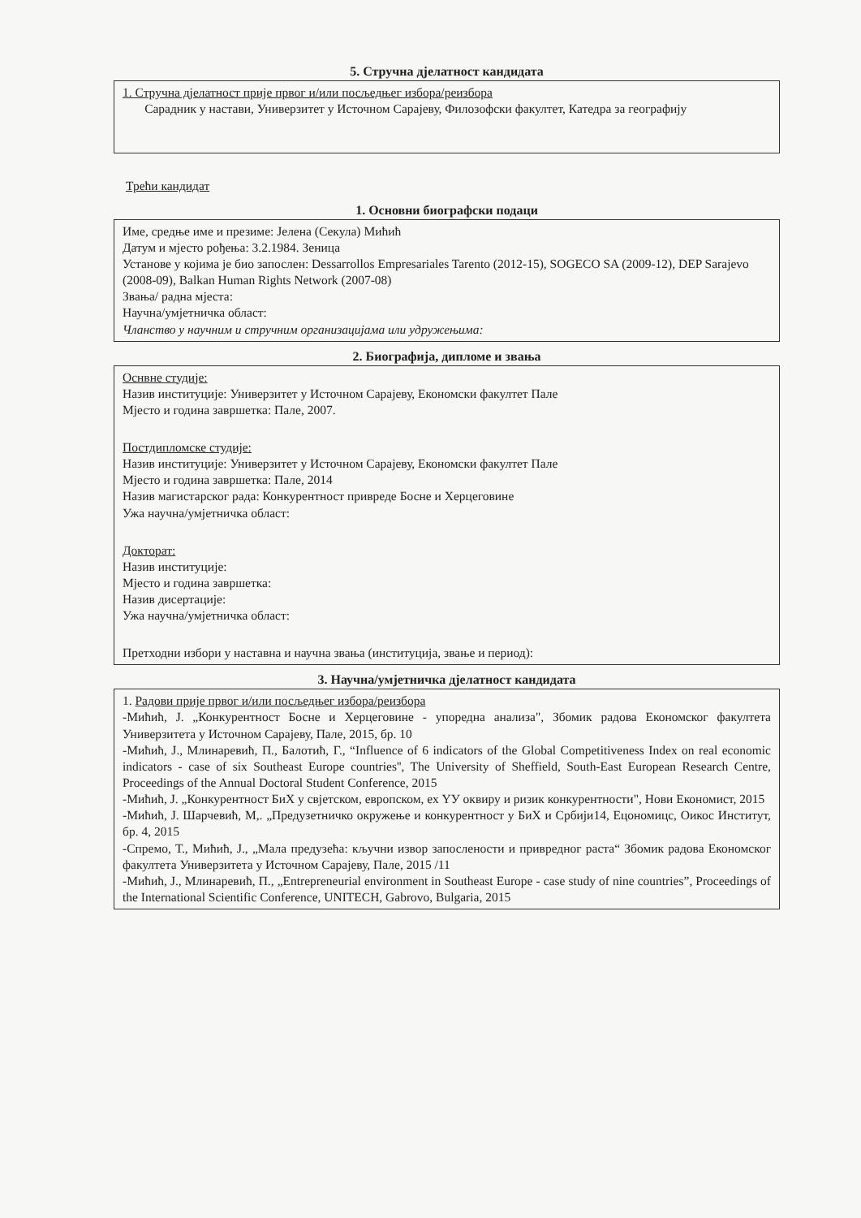5. Стручна дјелатност кандидата
1. Стручна дјелатност прије првог и/или посљедњег избора/реизбора
Сарадник у настави, Универзитет у Источном Сарајеву, Филозофски факултет, Катедра за географију
Трећи кандидат
1. Основни биографски подаци
Име, средње име и презиме: Јелена (Секула) Мићић
Датум и мјесто рођења: 3.2.1984. Зеница
Установе у којима је био запослен: Dessarrollos Empresariales Tarento (2012-15), SOGECO SA (2009-12), DEP Sarajevo (2008-09), Balkan Human Rights Network (2007-08)
Звања/ радна мјеста:
Научна/умјетничка област:
Чланство у научним и стручним организацијама или удружењима:
2. Биографија, дипломе и звања
Оснвне студије:
Назив институције: Универзитет у Источном Сарајеву, Економски факултет Пале
Мјесто и година завршетка: Пале, 2007.
Постдипломске студије:
Назив институције: Универзитет у Источном Сарајеву, Економски факултет Пале
Мјесто и година завршетка: Пале, 2014
Назив магистарског рада: Конкурентност привреде Босне и Херцеговине
Ужа научна/умјетничка област:
Докторат:
Назив институције:
Мјесто и година завршетка:
Назив дисертације:
Ужа научна/умјетничка област:
Претходни избори у наставна и научна звања (институција, звање и период):
3. Научна/умјетничка дјелатност кандидата
1. Радови прије првог и/или посљедњег избора/реизбора
-Мићић, Ј. „Конкурентност Босне и Херцеговине - упоредна анализа", Збомик радова Економског факултета Универзитета у Источном Сарајеву, Пале, 2015, бр. 10
-Мићић, Ј., Млинаревић, П., Балотић, Г., “Influence of 6 indicators of the Global Competitiveness Index on real economic indicators - case of six Southeast Europe countries'', The University of Sheffield, South-East European Research Centre, Proceedings of the Annual Doctoral Student Conference, 2015
-Мићић, Ј. „Конкурентност БиХ у свјетском, европском, ех YУ оквиру и ризик конкурентности", Нови Економист, 2015
-Мићић, Ј. Шарчевић, М,. „Предузетничко окружење и конкурентност у БиХ и Србији14, Ецономицс, Оикос Институт, бр. 4, 2015
-Спремо, Т., Мићић, Ј., „Мала предузећа: кључни извор запослености и привредног раста“ Збомик радова Економског факултета Универзитета у Источном Сарајеву, Пале, 2015 /11
-Мићић, Ј., Млинаревић, П., „Entrepreneurial environment in Southeast Europe - case study of nine countries”, Proceedings of the International Scientific Conference, UNITECH, Gabrovo, Bulgaria, 2015